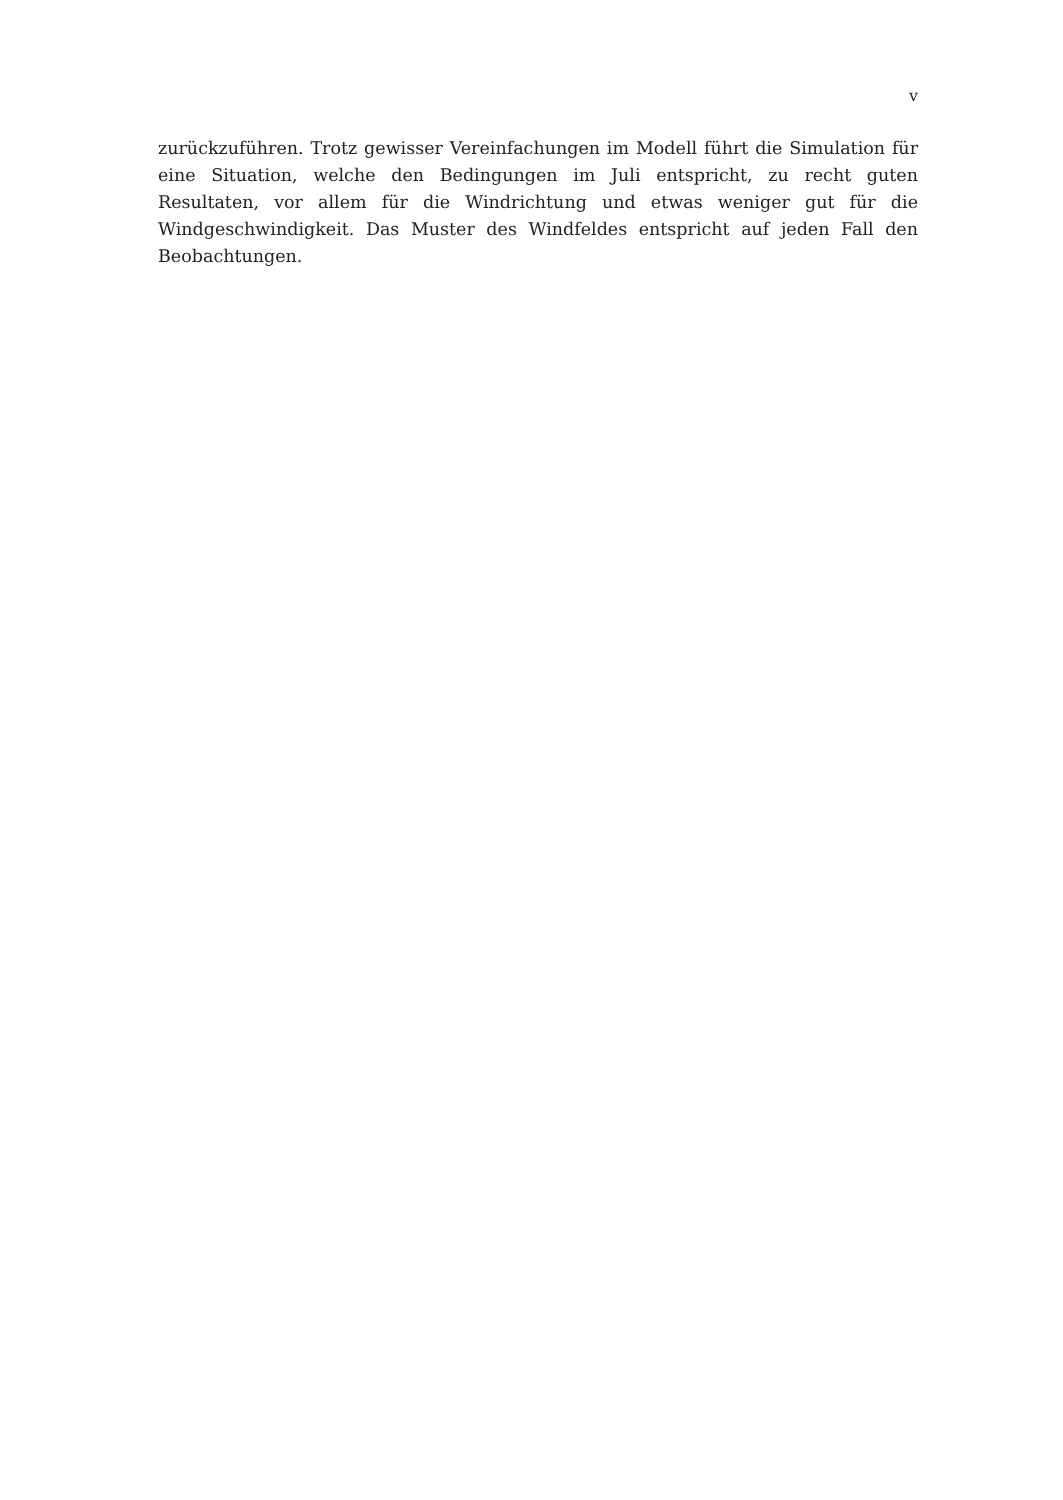v
zurückzuführen. Trotz gewisser Vereinfachungen im Modell führt die Simulation für eine Situation, welche den Bedingungen im Juli entspricht, zu recht guten Resultaten, vor allem für die Windrichtung und etwas weniger gut für die Windgeschwindigkeit. Das Muster des Windfeldes entspricht auf jeden Fall den Beobachtungen.